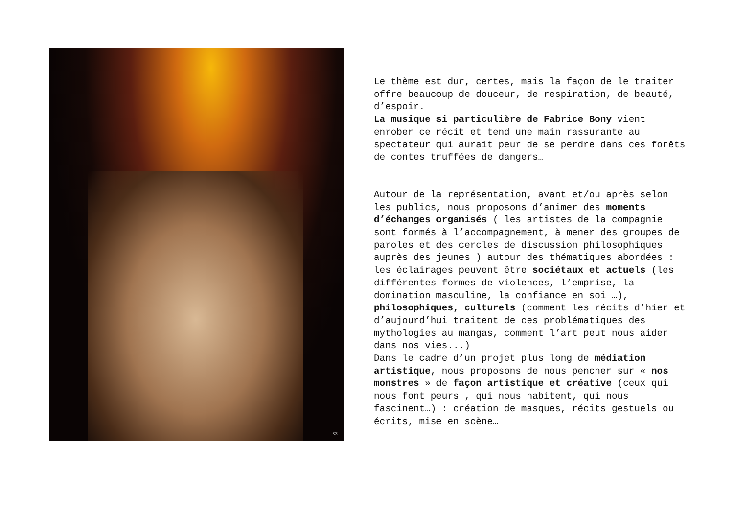SZ
Le thème est dur, certes, mais la façon de le traiter offre beaucoup de douceur, de respiration, de beauté, d’espoir.
La musique si particulière de Fabrice Bony vient enrober ce récit et tend une main rassurante au spectateur qui aurait peur de se perdre dans ces forêts de contes truffées de dangers…
Autour de la représentation, avant et/ou après selon les publics, nous proposons d’animer des moments d’échanges organisés ( les artistes de la compagnie sont formés à l’accompagnement, à mener des groupes de paroles et des cercles de discussion philosophiques auprès des jeunes ) autour des thématiques abordées : les éclairages peuvent être sociétaux et actuels (les différentes formes de violences, l’emprise, la domination masculine, la confiance en soi …), philosophiques, culturels (comment les récits d’hier et d’aujourd’hui traitent de ces problématiques des mythologies au mangas, comment l’art peut nous aider dans nos vies...)
Dans le cadre d’un projet plus long de médiation artistique, nous proposons de nous pencher sur « nos monstres » de façon artistique et créative (ceux qui nous font peurs , qui nous habitent, qui nous fascinent…) : création de masques, récits gestuels ou écrits, mise en scène…